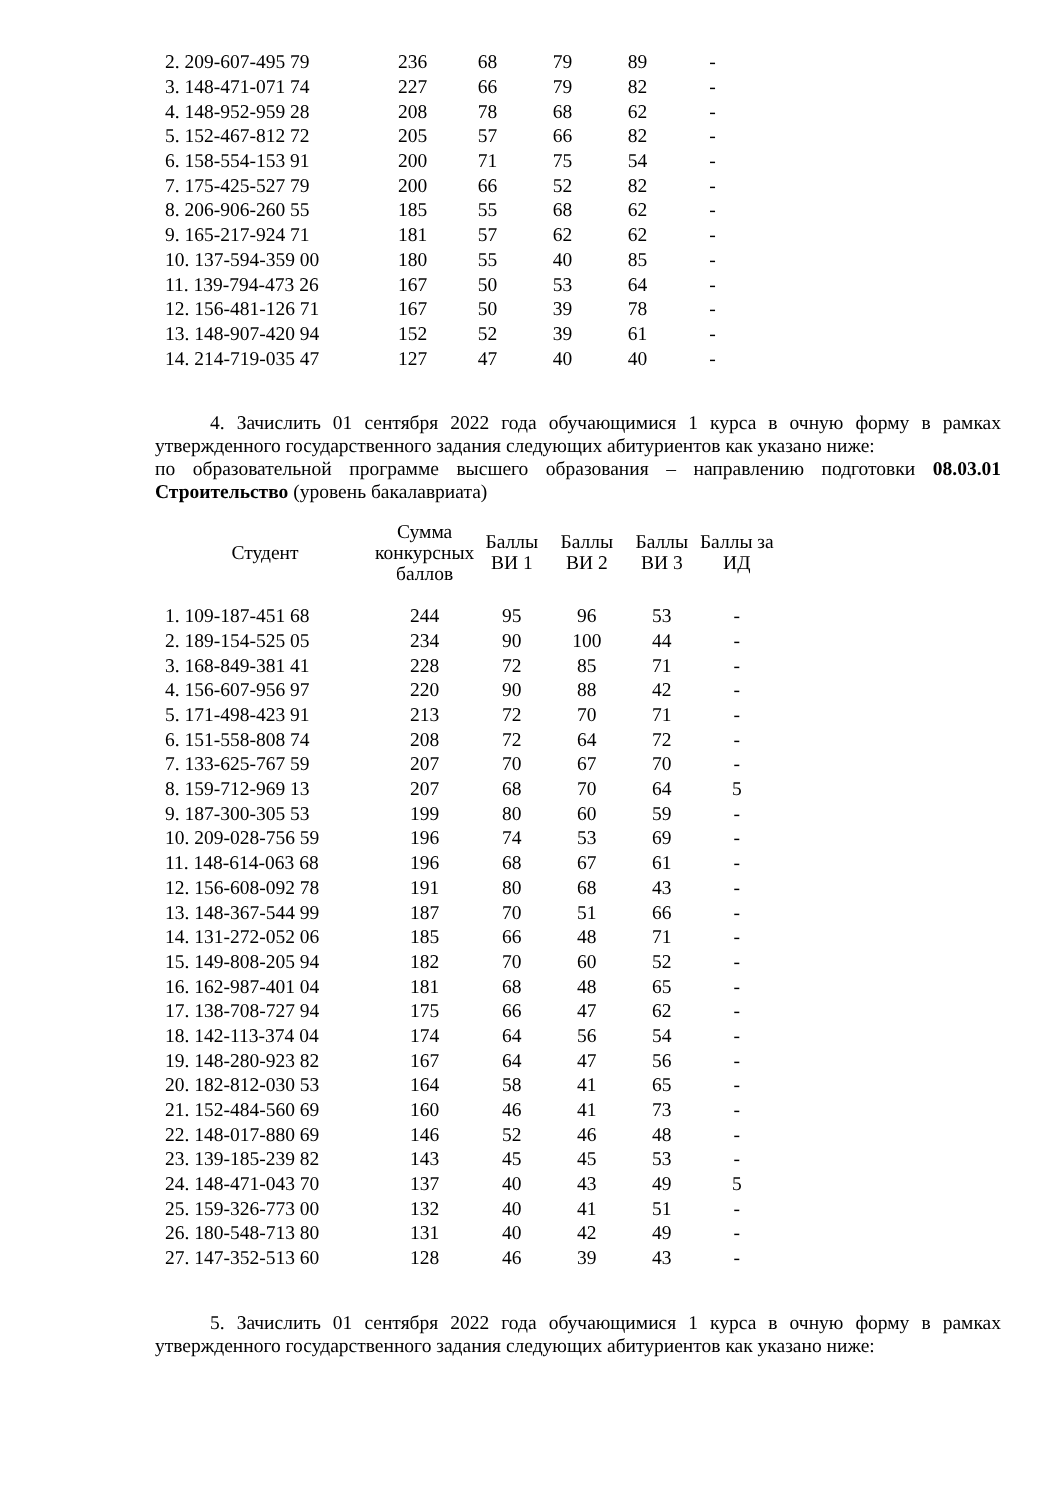| 2. 209-607-495 79 | 236 | 68 | 79 | 89 | - |
| 3. 148-471-071 74 | 227 | 66 | 79 | 82 | - |
| 4. 148-952-959 28 | 208 | 78 | 68 | 62 | - |
| 5. 152-467-812 72 | 205 | 57 | 66 | 82 | - |
| 6. 158-554-153 91 | 200 | 71 | 75 | 54 | - |
| 7. 175-425-527 79 | 200 | 66 | 52 | 82 | - |
| 8. 206-906-260 55 | 185 | 55 | 68 | 62 | - |
| 9. 165-217-924 71 | 181 | 57 | 62 | 62 | - |
| 10. 137-594-359 00 | 180 | 55 | 40 | 85 | - |
| 11. 139-794-473 26 | 167 | 50 | 53 | 64 | - |
| 12. 156-481-126 71 | 167 | 50 | 39 | 78 | - |
| 13. 148-907-420 94 | 152 | 52 | 39 | 61 | - |
| 14. 214-719-035 47 | 127 | 47 | 40 | 40 | - |
4. Зачислить 01 сентября 2022 года обучающимися 1 курса в очную форму в рамках утвержденного государственного задания следующих абитуриентов как указано ниже:
по образовательной программе высшего образования – направлению подготовки 08.03.01 Строительство (уровень бакалавриата)
| Студент | Сумма конкурсных баллов | Баллы ВИ 1 | Баллы ВИ 2 | Баллы ВИ 3 | Баллы за ИД |
| --- | --- | --- | --- | --- | --- |
| 1. 109-187-451 68 | 244 | 95 | 96 | 53 | - |
| 2. 189-154-525 05 | 234 | 90 | 100 | 44 | - |
| 3. 168-849-381 41 | 228 | 72 | 85 | 71 | - |
| 4. 156-607-956 97 | 220 | 90 | 88 | 42 | - |
| 5. 171-498-423 91 | 213 | 72 | 70 | 71 | - |
| 6. 151-558-808 74 | 208 | 72 | 64 | 72 | - |
| 7. 133-625-767 59 | 207 | 70 | 67 | 70 | - |
| 8. 159-712-969 13 | 207 | 68 | 70 | 64 | 5 |
| 9. 187-300-305 53 | 199 | 80 | 60 | 59 | - |
| 10. 209-028-756 59 | 196 | 74 | 53 | 69 | - |
| 11. 148-614-063 68 | 196 | 68 | 67 | 61 | - |
| 12. 156-608-092 78 | 191 | 80 | 68 | 43 | - |
| 13. 148-367-544 99 | 187 | 70 | 51 | 66 | - |
| 14. 131-272-052 06 | 185 | 66 | 48 | 71 | - |
| 15. 149-808-205 94 | 182 | 70 | 60 | 52 | - |
| 16. 162-987-401 04 | 181 | 68 | 48 | 65 | - |
| 17. 138-708-727 94 | 175 | 66 | 47 | 62 | - |
| 18. 142-113-374 04 | 174 | 64 | 56 | 54 | - |
| 19. 148-280-923 82 | 167 | 64 | 47 | 56 | - |
| 20. 182-812-030 53 | 164 | 58 | 41 | 65 | - |
| 21. 152-484-560 69 | 160 | 46 | 41 | 73 | - |
| 22. 148-017-880 69 | 146 | 52 | 46 | 48 | - |
| 23. 139-185-239 82 | 143 | 45 | 45 | 53 | - |
| 24. 148-471-043 70 | 137 | 40 | 43 | 49 | 5 |
| 25. 159-326-773 00 | 132 | 40 | 41 | 51 | - |
| 26. 180-548-713 80 | 131 | 40 | 42 | 49 | - |
| 27. 147-352-513 60 | 128 | 46 | 39 | 43 | - |
5. Зачислить 01 сентября 2022 года обучающимися 1 курса в очную форму в рамках утвержденного государственного задания следующих абитуриентов как указано ниже: